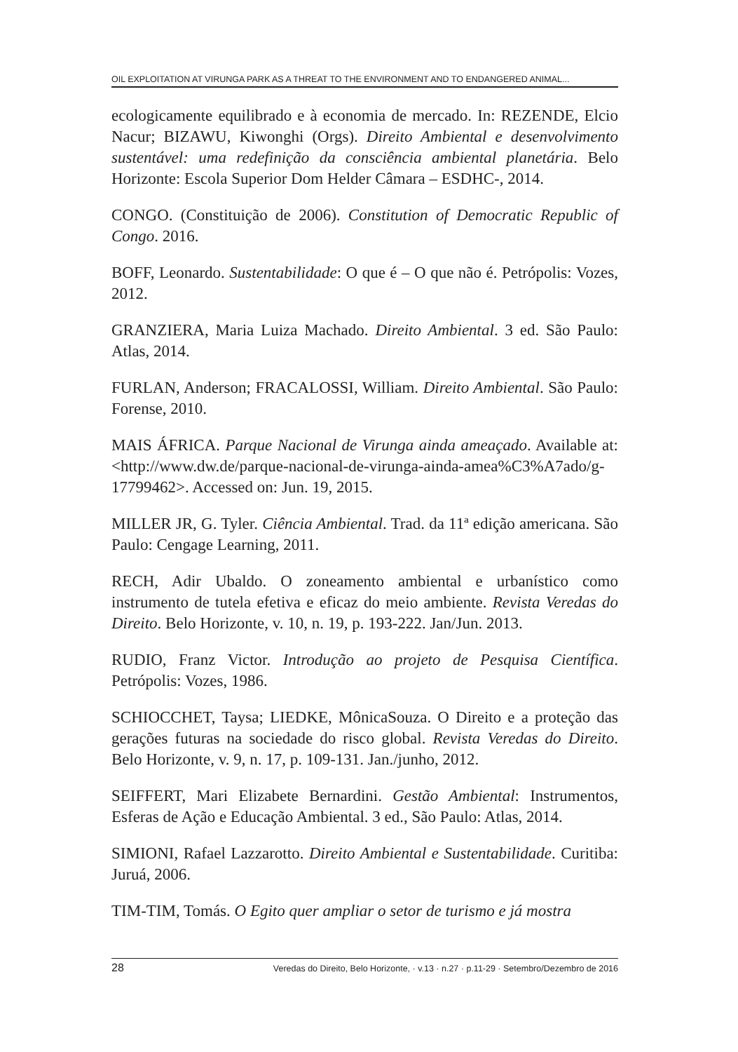OIL EXPLOITATION AT VIRUNGA PARK AS A THREAT TO THE ENVIRONMENT AND TO ENDANGERED ANIMAL...
ecologicamente equilibrado e à economia de mercado. In: REZENDE, Elcio Nacur; BIZAWU, Kiwonghi (Orgs). Direito Ambiental e desenvolvimento sustentável: uma redefinição da consciência ambiental planetária. Belo Horizonte: Escola Superior Dom Helder Câmara – ESDHC-, 2014.
CONGO. (Constituição de 2006). Constitution of Democratic Republic of Congo. 2016.
BOFF, Leonardo. Sustentabilidade: O que é – O que não é. Petrópolis: Vozes, 2012.
GRANZIERA, Maria Luiza Machado. Direito Ambiental. 3 ed. São Paulo: Atlas, 2014.
FURLAN, Anderson; FRACALOSSI, William. Direito Ambiental. São Paulo: Forense, 2010.
MAIS ÁFRICA. Parque Nacional de Virunga ainda ameaçado. Available at: <http://www.dw.de/parque-nacional-de-virunga-ainda-amea%C3%A7ado/g-17799462>. Accessed on: Jun. 19, 2015.
MILLER JR, G. Tyler. Ciência Ambiental. Trad. da 11ª edição americana. São Paulo: Cengage Learning, 2011.
RECH, Adir Ubaldo. O zoneamento ambiental e urbanístico como instrumento de tutela efetiva e eficaz do meio ambiente. Revista Veredas do Direito. Belo Horizonte, v. 10, n. 19, p. 193-222. Jan/Jun. 2013.
RUDIO, Franz Victor. Introdução ao projeto de Pesquisa Científica. Petrópolis: Vozes, 1986.
SCHIOCCHET, Taysa; LIEDKE, MônicaSouza. O Direito e a proteção das gerações futuras na sociedade do risco global. Revista Veredas do Direito. Belo Horizonte, v. 9, n. 17, p. 109-131. Jan./junho, 2012.
SEIFFERT, Mari Elizabete Bernardini. Gestão Ambiental: Instrumentos, Esferas de Ação e Educação Ambiental. 3 ed., São Paulo: Atlas, 2014.
SIMIONI, Rafael Lazzarotto. Direito Ambiental e Sustentabilidade. Curitiba: Juruá, 2006.
TIM-TIM, Tomás. O Egito quer ampliar o setor de turismo e já mostra
28 Veredas do Direito, Belo Horizonte, · v.13 · n.27 · p.11-29 · Setembro/Dezembro de 2016